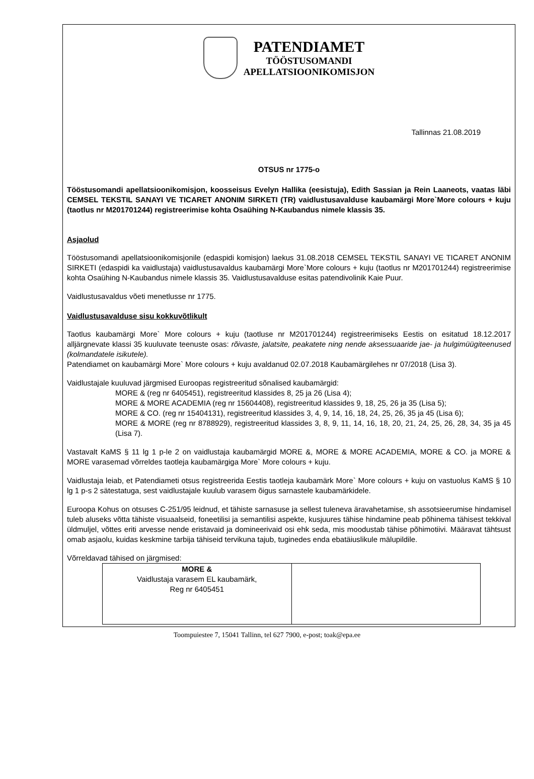PATENDIAMET
TÖÖSTUSOMANDI
APELLATSIOONIKOMISJON
Tallinnas 21.08.2019
OTSUS nr 1775-o
Tööstusomandi apellatsioonikomisjon, koosseisus Evelyn Hallika (eesistuja), Edith Sassian ja Rein Laaneots, vaatas läbi CEMSEL TEKSTIL SANAYI VE TICARET ANONIM SIRKETI (TR) vaidlustusavalduse kaubamärgi More`More colours + kuju (taotlus nr M201701244) registreerimise kohta Osaühing N-Kaubandus nimele klassis 35.
Asjaolud
Tööstusomandi apellatsioonikomisjonile (edaspidi komisjon) laekus 31.08.2018 CEMSEL TEKSTIL SANAYI VE TICARET ANONIM SIRKETI (edaspidi ka vaidlustaja) vaidlustusavaldus kaubamärgi More`More colours + kuju (taotlus nr M201701244) registreerimise kohta Osaühing N-Kaubandus nimele klassis 35. Vaidlustusavalduse esitas patendivolinik Kaie Puur.
Vaidlustusavaldus võeti menetlusse nr 1775.
Vaidlustusavalduse sisu kokkuvõtlikult
Taotlus kaubamärgi More` More colours + kuju (taotluse nr M201701244) registreerimiseks Eestis on esitatud 18.12.2017 alljärgnevate klassi 35 kuuluvate teenuste osas: rõivaste, jalatsite, peakatete ning nende aksessuaaride jae- ja hulgimüügiteenused (kolmandatele isikutele).
Patendiamet on kaubamärgi More` More colours + kuju avaldanud 02.07.2018 Kaubamärgilehes nr 07/2018 (Lisa 3).
Vaidlustajale kuuluvad järgmised Euroopas registreeritud sõnalised kaubamärgid:
MORE & (reg nr 6405451), registreeritud klassides 8, 25 ja 26 (Lisa 4);
MORE & MORE ACADEMIA (reg nr 15604408), registreeritud klassides 9, 18, 25, 26 ja 35 (Lisa 5);
MORE & CO. (reg nr 15404131), registreeritud klassides 3, 4, 9, 14, 16, 18, 24, 25, 26, 35 ja 45 (Lisa 6);
MORE & MORE (reg nr 8788929), registreeritud klassides 3, 8, 9, 11, 14, 16, 18, 20, 21, 24, 25, 26, 28, 34, 35 ja 45 (Lisa 7).
Vastavalt KaMS § 11 lg 1 p-le 2 on vaidlustaja kaubamärgid MORE &, MORE & MORE ACADEMIA, MORE & CO. ja MORE & MORE varasemad võrreldes taotleja kaubamärgiga More` More colours + kuju.
Vaidlustaja leiab, et Patendiameti otsus registreerida Eestis taotleja kaubamärk More` More colours + kuju on vastuolus KaMS § 10 lg 1 p-s 2 sätestatuga, sest vaidlustajale kuulub varasem õigus sarnastele kaubamärkidele.
Euroopa Kohus on otsuses C-251/95 leidnud, et tähiste sarnasuse ja sellest tuleneva äravahetamise, sh assotsieerumise hindamisel tuleb aluseks võtta tähiste visuaalseid, foneetilisi ja semantilisi aspekte, kusjuures tähise hindamine peab põhinema tähisest tekkival üldmuljel, võttes eriti arvesse nende eristavaid ja domineerivaid osi ehk seda, mis moodustab tähise põhimotiivi. Määravat tähtsust omab asjaolu, kuidas keskmine tarbija tähiseid tervikuna tajub, tuginedes enda ebatäiuslikule mälupildile.
Võrreldavad tähised on järgmised:
| MORE & Vaidlustaja varasem EL kaubamärk, Reg nr 6405451 | |
Toompuiestee 7, 15041 Tallinn, tel 627 7900, e-post; toak@epa.ee